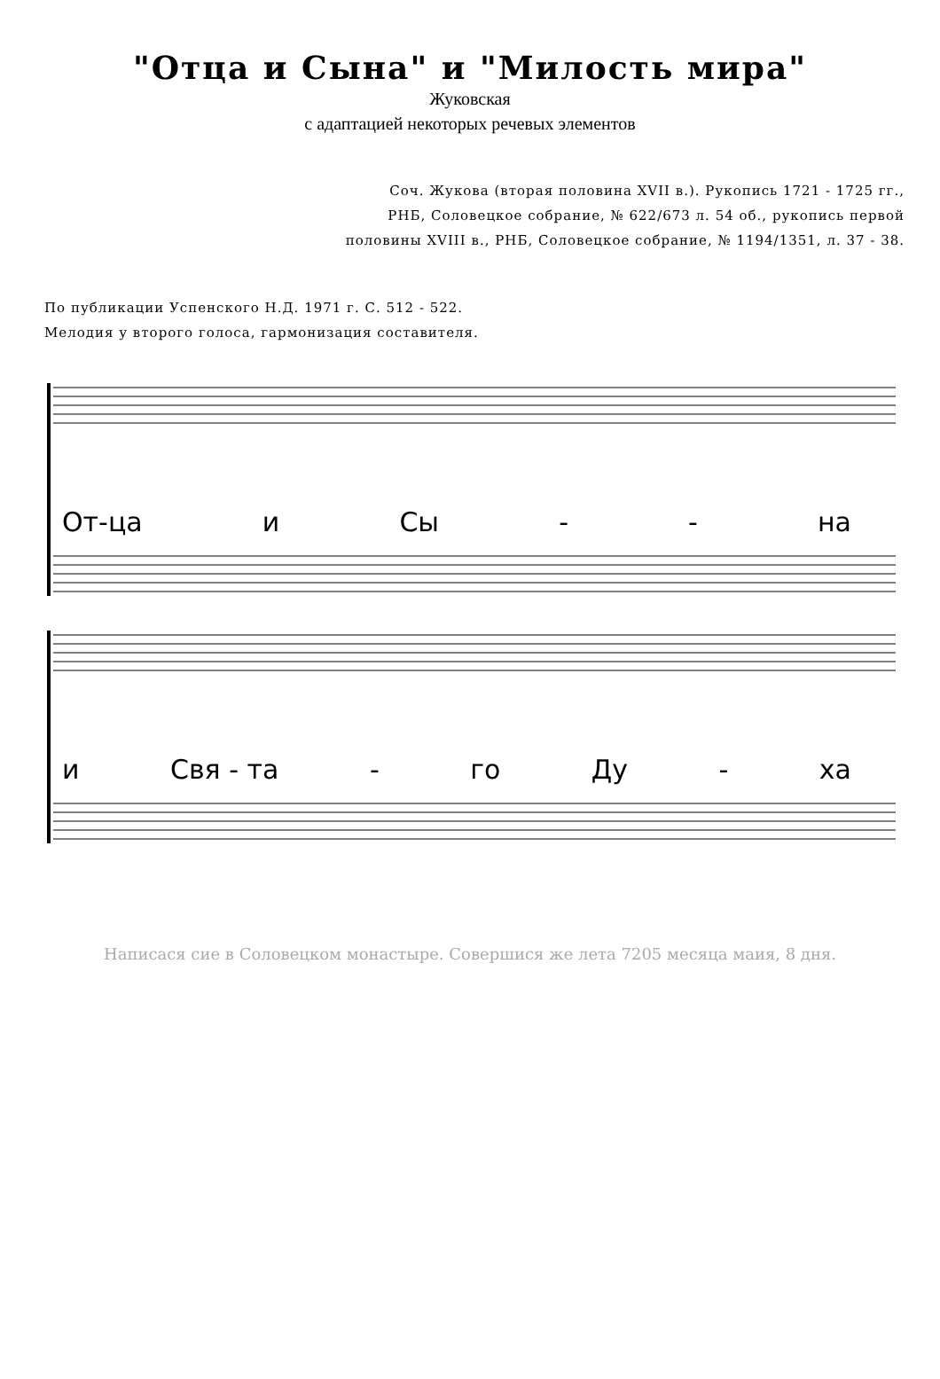"Отца и Сына" и "Милость мира"
Жуковская
с адаптацией некоторых речевых элементов
Соч. Жукова (вторая половина XVII в.). Рукопись 1721 - 1725 гг.,
РНБ, Соловецкое собрание, № 622/673 л. 54 об., рукопись первой
половины XVIII в., РНБ, Соловецкое собрание, № 1194/1351, л. 37 - 38.
По публикации Успенского Н.Д. 1971 г. С. 512 - 522.
Мелодия у второго голоса, гармонизация составителя.
От-ца и Сы - - на
и Свя - та - го Ду - ха
Написася сие в Соловецком монастыре. Совершися же лета 7205 месяца маия, 8 дня.